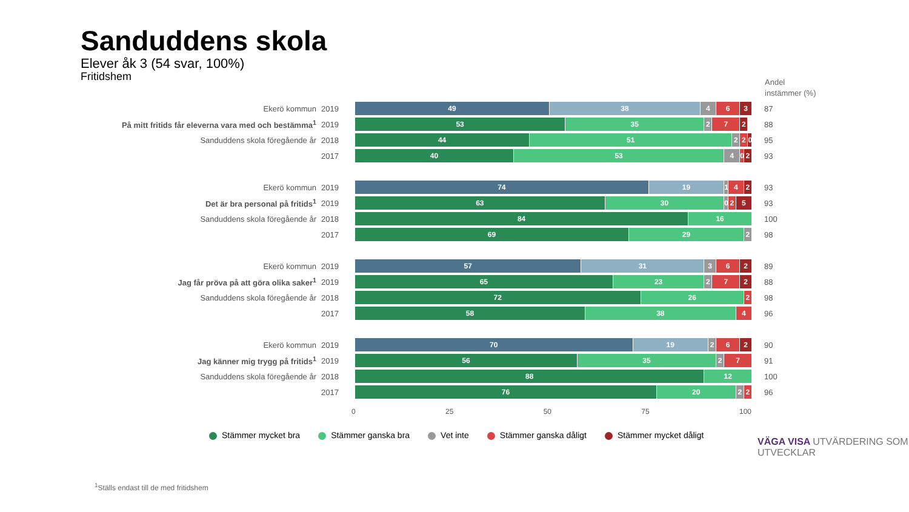Sanduddens skola
Elever åk 3 (54 svar, 100%)
Fritidshem
Andel
instämmer (%)
Ekerö kommun 2019
49 38 4 6 3
87
På mitt fritids får eleverna vara med och bestämma<sup>1</sup> 2019
53 35 2 7 2
88
Sanduddens skola föregående år 2018
44 51 2 2 0
95
2017
40 53 4 0 2
93
Ekerö kommun 2019
74 19 1 4 2
93
Det är bra personal på fritids<sup>1</sup> 2019
63 30 0 2 5
93
Sanduddens skola föregående år 2018
84 16
100
2017
69 29 2
98
Ekerö kommun 2019
57 31 3 6 2
89
Jag får pröva på att göra olika saker<sup>1</sup> 2019
65 23 2 7 2
88
Sanduddens skola föregående år 2018
72 26 2
98
2017
58 38 4
96
Ekerö kommun 2019
70 19 2 6 2
90
Jag känner mig trygg på fritids<sup>1</sup> 2019
56 35 2 7
91
Sanduddens skola föregående år 2018
88 12
100
2017
76 20 2 2
96
0 25 50 75 100
Stämmer mycket bra Stämmer ganska bra Vet inte Stämmer ganska dåligt Stämmer mycket dåligt
VÄGA VISA UTVÄRDERING SOM UTVECKLAR
<sup>1</sup> Ställs endast till de med fritidshem